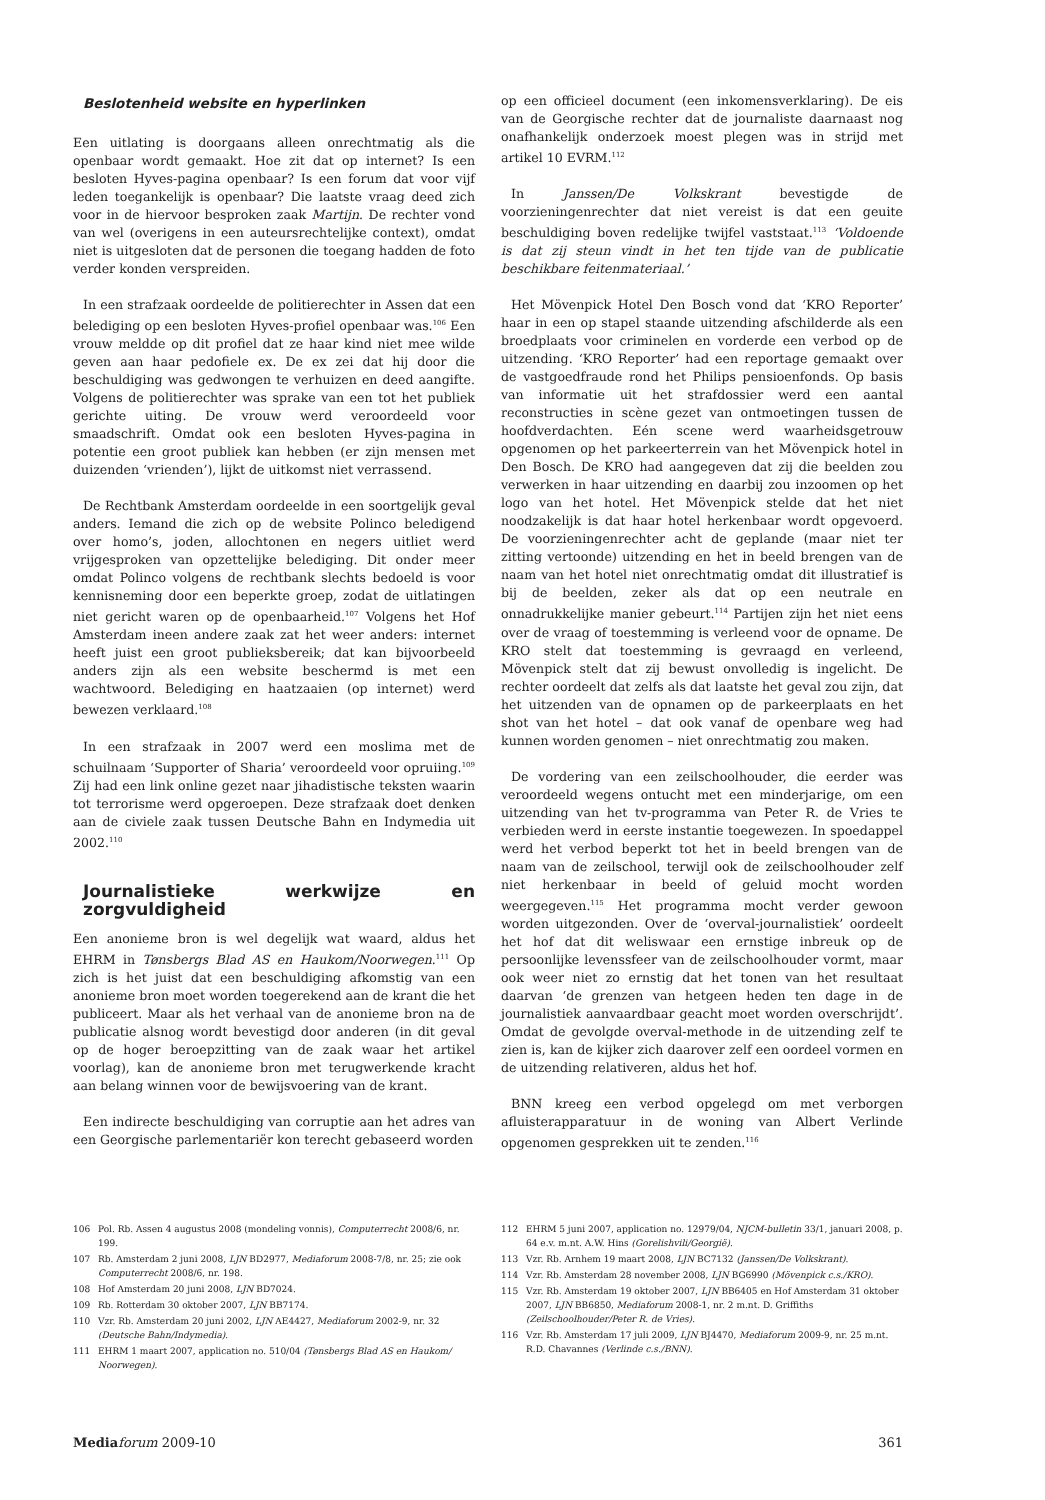Beslotenheid website en hyperlinken
Een uitlating is doorgaans alleen onrechtmatig als die openbaar wordt gemaakt. Hoe zit dat op internet? Is een besloten Hyves-pagina openbaar? Is een forum dat voor vijf leden toegankelijk is openbaar? Die laatste vraag deed zich voor in de hiervoor besproken zaak Martijn. De rechter vond van wel (overigens in een auteursrechtelijke context), omdat niet is uitgesloten dat de personen die toegang hadden de foto verder konden verspreiden.
In een strafzaak oordeelde de politierechter in Assen dat een belediging op een besloten Hyves-profiel openbaar was.<sup>106</sup> Een vrouw meldde op dit profiel dat ze haar kind niet mee wilde geven aan haar pedofiele ex. De ex zei dat hij door die beschuldiging was gedwongen te verhuizen en deed aangifte. Volgens de politierechter was sprake van een tot het publiek gerichte uiting. De vrouw werd veroordeeld voor smaadschrift. Omdat ook een besloten Hyves-pagina in potentie een groot publiek kan hebben (er zijn mensen met duizenden ‘vrienden’), lijkt de uitkomst niet verrassend.
De Rechtbank Amsterdam oordeelde in een soortgelijk geval anders. Iemand die zich op de website Polinco beledigend over homo’s, joden, allochtonen en negers uitliet werd vrijgesproken van opzettelijke belediging. Dit onder meer omdat Polinco volgens de rechtbank slechts bedoeld is voor kennisneming door een beperkte groep, zodat de uitlatingen niet gericht waren op de openbaarheid.<sup>107</sup> Volgens het Hof Amsterdam ineen andere zaak zat het weer anders: internet heeft juist een groot publieksbereik; dat kan bijvoorbeeld anders zijn als een website beschermd is met een wachtwoord. Belediging en haatzaaien (op internet) werd bewezen verklaard.<sup>108</sup>
In een strafzaak in 2007 werd een moslima met de schuilnaam ‘Supporter of Sharia’ veroordeeld voor opruiing.<sup>109</sup> Zij had een link online gezet naar jihadistische teksten waarin tot terrorisme werd opgeroepen. Deze strafzaak doet denken aan de civiele zaak tussen Deutsche Bahn en Indymedia uit 2002.<sup>110</sup>
Journalistieke werkwijze en zorgvuldigheid
Een anonieme bron is wel degelijk wat waard, aldus het EHRM in Tønsbergs Blad AS en Haukom/Noorwegen.<sup>111</sup> Op zich is het juist dat een beschuldiging afkomstig van een anonieme bron moet worden toegerekend aan de krant die het publiceert. Maar als het verhaal van de anonieme bron na de publicatie alsnog wordt bevestigd door anderen (in dit geval op de hoger beroepzitting van de zaak waar het artikel voorlag), kan de anonieme bron met terugwerkende kracht aan belang winnen voor de bewijsvoering van de krant.
Een indirecte beschuldiging van corruptie aan het adres van een Georgische parlementariër kon terecht gebaseerd worden
op een officieel document (een inkomensverklaring). De eis van de Georgische rechter dat de journaliste daarnaast nog onafhankelijk onderzoek moest plegen was in strijd met artikel 10 EVRM.<sup>112</sup>
In Janssen/De Volkskrant bevestigde de voorzieningenrechter dat niet vereist is dat een geuite beschuldiging boven redelijke twijfel vaststaat.<sup>113</sup> ‘Voldoende is dat zij steun vindt in het ten tijde van de publicatie beschikbare feitenmateriaal.’
Het Mövenpick Hotel Den Bosch vond dat ‘KRO Reporter’ haar in een op stapel staande uitzending afschilderde als een broedplaats voor criminelen en vorderde een verbod op de uitzending. ‘KRO Reporter’ had een reportage gemaakt over de vastgoedfraude rond het Philips pensioenfonds. Op basis van informatie uit het strafdossier werd een aantal reconstructies in scène gezet van ontmoetingen tussen de hoofdverdachten. Eén scene werd waarheidsgetrouw opgenomen op het parkeerterrein van het Mövenpick hotel in Den Bosch. De KRO had aangegeven dat zij die beelden zou verwerken in haar uitzending en daarbij zou inzoomen op het logo van het hotel. Het Mövenpick stelde dat het niet noodzakelijk is dat haar hotel herkenbaar wordt opgevoerd. De voorzieningenrechter acht de geplande (maar niet ter zitting vertoonde) uitzending en het in beeld brengen van de naam van het hotel niet onrechtmatig omdat dit illustratief is bij de beelden, zeker als dat op een neutrale en onnadrukkelijke manier gebeurt.<sup>114</sup> Partijen zijn het niet eens over de vraag of toestemming is verleend voor de opname. De KRO stelt dat toestemming is gevraagd en verleend, Mövenpick stelt dat zij bewust onvolledig is ingelicht. De rechter oordeelt dat zelfs als dat laatste het geval zou zijn, dat het uitzenden van de opnamen op de parkeerplaats en het shot van het hotel – dat ook vanaf de openbare weg had kunnen worden genomen – niet onrechtmatig zou maken.
De vordering van een zeilschoolhouder, die eerder was veroordeeld wegens ontucht met een minderjarige, om een uitzending van het tv-programma van Peter R. de Vries te verbieden werd in eerste instantie toegewezen. In spoedappel werd het verbod beperkt tot het in beeld brengen van de naam van de zeilschool, terwijl ook de zeilschoolhouder zelf niet herkenbaar in beeld of geluid mocht worden weergegeven.<sup>115</sup> Het programma mocht verder gewoon worden uitgezonden. Over de ‘overval-journalistiek’ oordeelt het hof dat dit weliswaar een ernstige inbreuk op de persoonlijke levenssfeer van de zeilschoolhouder vormt, maar ook weer niet zo ernstig dat het tonen van het resultaat daarvan ‘de grenzen van hetgeen heden ten dage in de journalistiek aanvaardbaar geacht moet worden overschrijdt’. Omdat de gevolgde overval-methode in de uitzending zelf te zien is, kan de kijker zich daarover zelf een oordeel vormen en de uitzending relativeren, aldus het hof.
BNN kreeg een verbod opgelegd om met verborgen afluisterapparatuur in de woning van Albert Verlinde opgenomen gesprekken uit te zenden.<sup>116</sup>
106 Pol. Rb. Assen 4 augustus 2008 (mondeling vonnis), Computerrecht 2008/6, nr. 199.
107 Rb. Amsterdam 2 juni 2008, LJN BD2977, Mediaforum 2008-7/8, nr. 25; zie ook Computerrecht 2008/6, nr. 198.
108 Hof Amsterdam 20 juni 2008, LJN BD7024.
109 Rb. Rotterdam 30 oktober 2007, LJN BB7174.
110 Vzr. Rb. Amsterdam 20 juni 2002, LJN AE4427, Mediaforum 2002-9, nr. 32 (Deutsche Bahn/Indymedia).
111 EHRM 1 maart 2007, application no. 510/04 (Tønsbergs Blad AS en Haukom/ Noorwegen).
112 EHRM 5 juni 2007, application no. 12979/04, NJCM-bulletin 33/1, januari 2008, p. 64 e.v. m.nt. A.W. Hins (Gorelishvili/Georgië).
113 Vzr. Rb. Arnhem 19 maart 2008, LJN BC7132 (Janssen/De Volkskrant).
114 Vzr. Rb. Amsterdam 28 november 2008, LJN BG6990 (Mövenpick c.s./KRO).
115 Vzr. Rb. Amsterdam 19 oktober 2007, LJN BB6405 en Hof Amsterdam 31 oktober 2007, LJN BB6850, Mediaforum 2008-1, nr. 2 m.nt. D. Griffiths (Zeilschoolhouder/Peter R. de Vries).
116 Vzr. Rb. Amsterdam 17 juli 2009, LJN BJ4470, Mediaforum 2009-9, nr. 25 m.nt. R.D. Chavannes (Verlinde c.s./BNN).
Media forum 2009-10 361